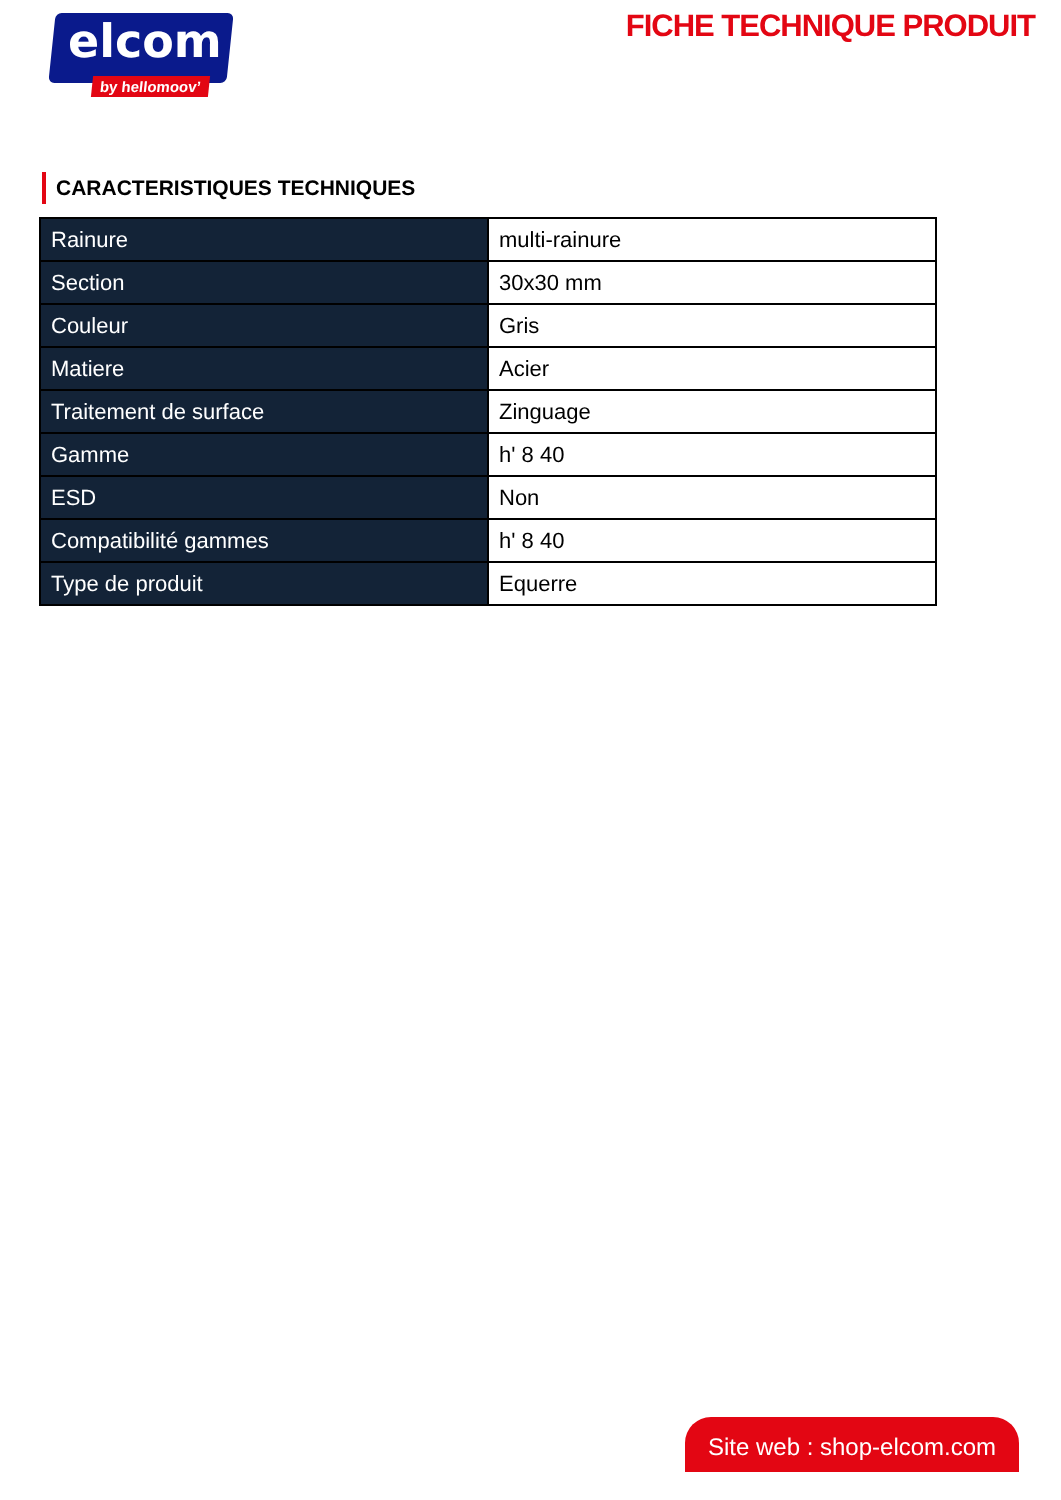elcom
by hellomoov’
FICHE TECHNIQUE PRODUIT
CARACTERISTIQUES TECHNIQUES
| Rainure | multi-rainure |
| Section | 30x30 mm |
| Couleur | Gris |
| Matiere | Acier |
| Traitement de surface | Zinguage |
| Gamme | h' 8 40 |
| ESD | Non |
| Compatibilité gammes | h' 8 40 |
| Type de produit | Equerre |
Site web : shop-elcom.com